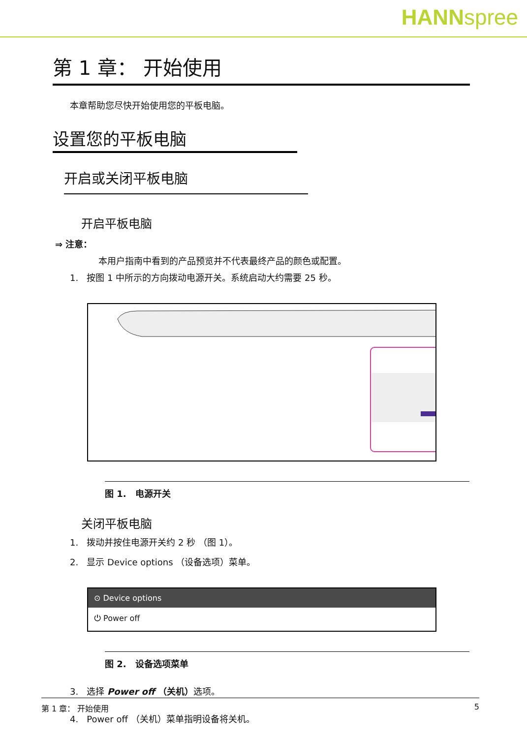HANNspree
第 1 章： 开始使用
本章帮助您尽快开始使用您的平板电脑。
设置您的平板电脑
开启或关闭平板电脑
开启平板电脑
⇒ 注意：
本用户指南中看到的产品预览并不代表最终产品的颜色或配置。
1. 按图 1 中所示的方向拨动电源开关。系统启动大约需要 25 秒。
图 1. 电源开关
关闭平板电脑
1. 拨动并按住电源开关约 2 秒 （图 1）。
2. 显示 Device options （设备选项）菜单。
⊙ Device options
⏻ Power off
图 2. 设备选项菜单
3. 选择 Power off （关机）选项。
4. Power off （关机）菜单指明设备将关机。
第 1 章： 开始使用 5